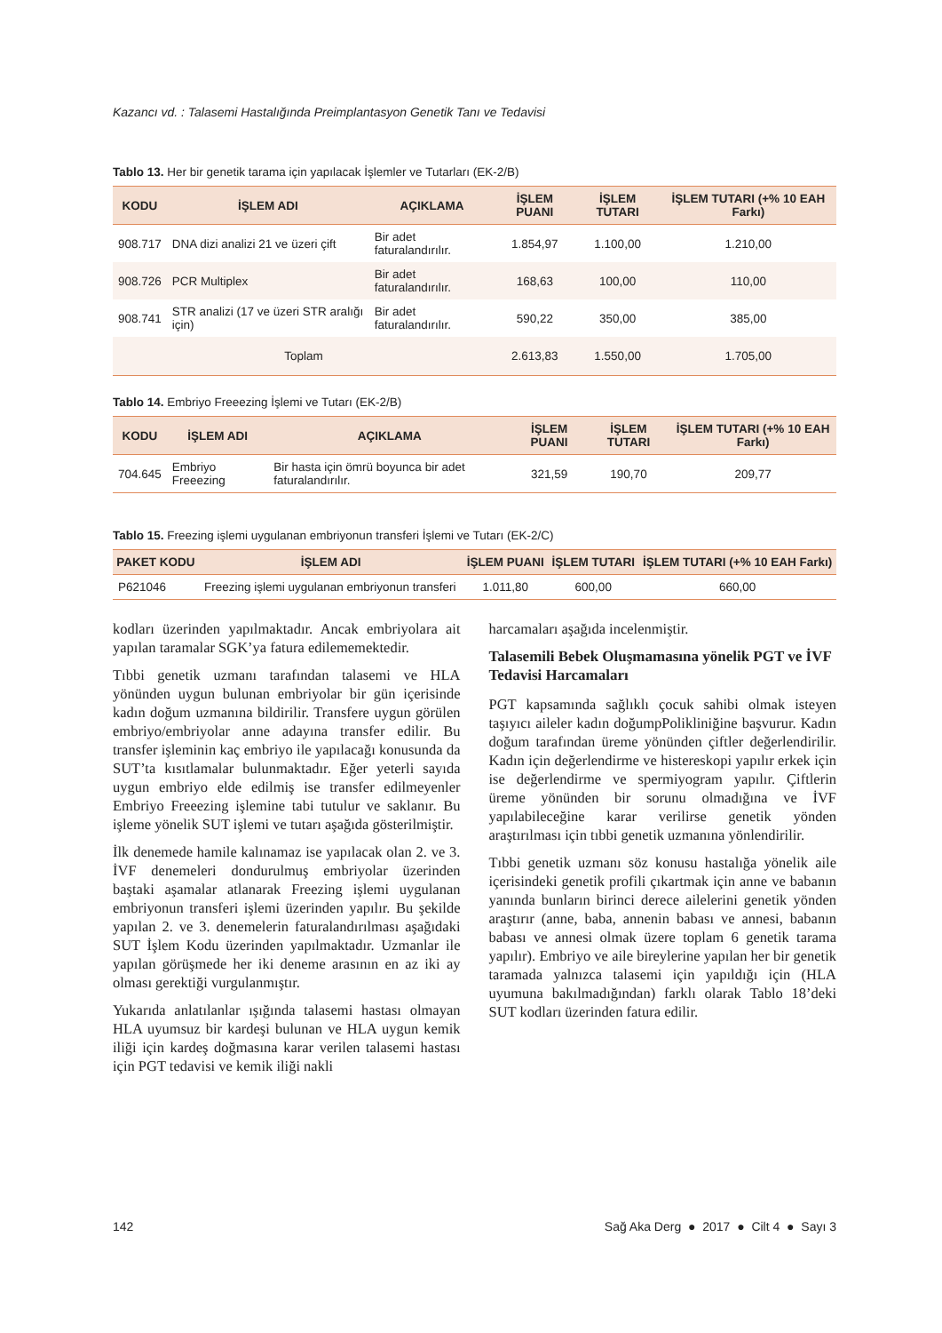Kazancı vd. : Talasemi Hastalığında Preimplantasyon Genetik Tanı ve Tedavisi
Tablo 13. Her bir genetik tarama için yapılacak İşlemler ve Tutarları (EK-2/B)
| KODU | İŞLEM ADI | AÇIKLAMA | İŞLEM PUANI | İŞLEM TUTARI | İŞLEM TUTARI (+% 10 EAH Farkı) |
| --- | --- | --- | --- | --- | --- |
| 908.717 | DNA dizi analizi 21 ve üzeri çift | Bir adet faturalandırılır. | 1.854,97 | 1.100,00 | 1.210,00 |
| 908.726 | PCR Multiplex | Bir adet faturalandırılır. | 168,63 | 100,00 | 110,00 |
| 908.741 | STR analizi (17 ve üzeri STR aralığı için) | Bir adet faturalandırılır. | 590,22 | 350,00 | 385,00 |
| Toplam | | | 2.613,83 | 1.550,00 | 1.705,00 |
Tablo 14. Embriyo Freeezing İşlemi ve Tutarı (EK-2/B)
| KODU | İŞLEM ADI | AÇIKLAMA | İŞLEM PUANI | İŞLEM TUTARI | İŞLEM TUTARI (+% 10 EAH Farkı) |
| --- | --- | --- | --- | --- | --- |
| 704.645 | Embriyo Freeezing | Bir hasta için ömrü boyunca bir adet faturalandırılır. | 321,59 | 190,70 | 209,77 |
Tablo 15. Freezing işlemi uygulanan embriyonun transferi İşlemi ve Tutarı (EK-2/C)
| PAKET KODU | İŞLEM ADI | İŞLEM PUANI | İŞLEM TUTARI | İŞLEM TUTARI (+% 10 EAH Farkı) |
| --- | --- | --- | --- | --- |
| P621046 | Freezing işlemi uygulanan embriyonun transferi | 1.011,80 | 600,00 | 660,00 |
kodları üzerinden yapılmaktadır. Ancak embriyolara ait yapılan taramalar SGK’ya fatura edilememektedir.
Tıbbi genetik uzmanı tarafından talasemi ve HLA yönünden uygun bulunan embriyolar bir gün içerisinde kadın doğum uzmanına bildirilir. Transfere uygun görülen embriyo/embriyolar anne adayına transfer edilir. Bu transfer işleminin kaç embriyo ile yapılacağı konusunda da SUT’ta kısıtlamalar bulunmaktadır. Eğer yeterli sayıda uygun embriyo elde edilmiş ise transfer edilmeyenler Embriyo Freeezing işlemine tabi tutulur ve saklanır. Bu işleme yönelik SUT işlemi ve tutarı aşağıda gösterilmiştir.
İlk denemede hamile kalınamaz ise yapılacak olan 2. ve 3. İVF denemeleri dondurulmuş embriyolar üzerinden baştaki aşamalar atlanarak Freezing işlemi uygulanan embriyonun transferi işlemi üzerinden yapılır. Bu şekilde yapılan 2. ve 3. denemelerin faturalandırılması aşağıdaki SUT İşlem Kodu üzerinden yapılmaktadır. Uzmanlar ile yapılan görüşmede her iki deneme arasının en az iki ay olması gerektiği vurgulanmıştır.
Yukarıda anlatılanlar ışığında talasemi hastası olmayan HLA uyumsuz bir kardeşi bulunan ve HLA uygun kemik iliği için kardeş doğmasına karar verilen talasemi hastası için PGT tedavisi ve kemik iliği nakli
harcamaları aşağıda incelenmiştir.
Talasemili Bebek Oluşmamasına yönelik PGT ve İVF Tedavisi Harcamaları
PGT kapsamında sağlıklı çocuk sahibi olmak isteyen taşıyıcı aileler kadın doğumpPolikliniğine başvurur. Kadın doğum tarafından üreme yönünden çiftler değerlendirilir. Kadın için değerlendirme ve histereskopi yapılır erkek için ise değerlendirme ve spermiyogram yapılır. Çiftlerin üreme yönünden bir sorunu olmadığına ve İVF yapılabileceğine karar verilirse genetik yönden araştırılması için tıbbi genetik uzmanına yönlendirilir.
Tıbbi genetik uzmanı söz konusu hastalığa yönelik aile içerisindeki genetik profili çıkartmak için anne ve babanın yanında bunların birinci derece ailelerini genetik yönden araştırır (anne, baba, annenin babası ve annesi, babanın babası ve annesi olmak üzere toplam 6 genetik tarama yapılır). Embriyo ve aile bireylerine yapılan her bir genetik taramada yalnızca talasemi için yapıldığı için (HLA uyumuna bakılmadığından) farklı olarak Tablo 18’deki SUT kodları üzerinden fatura edilir.
142 Sağ Aka Derg ● 2017 ● Cilt 4 ● Sayı 3